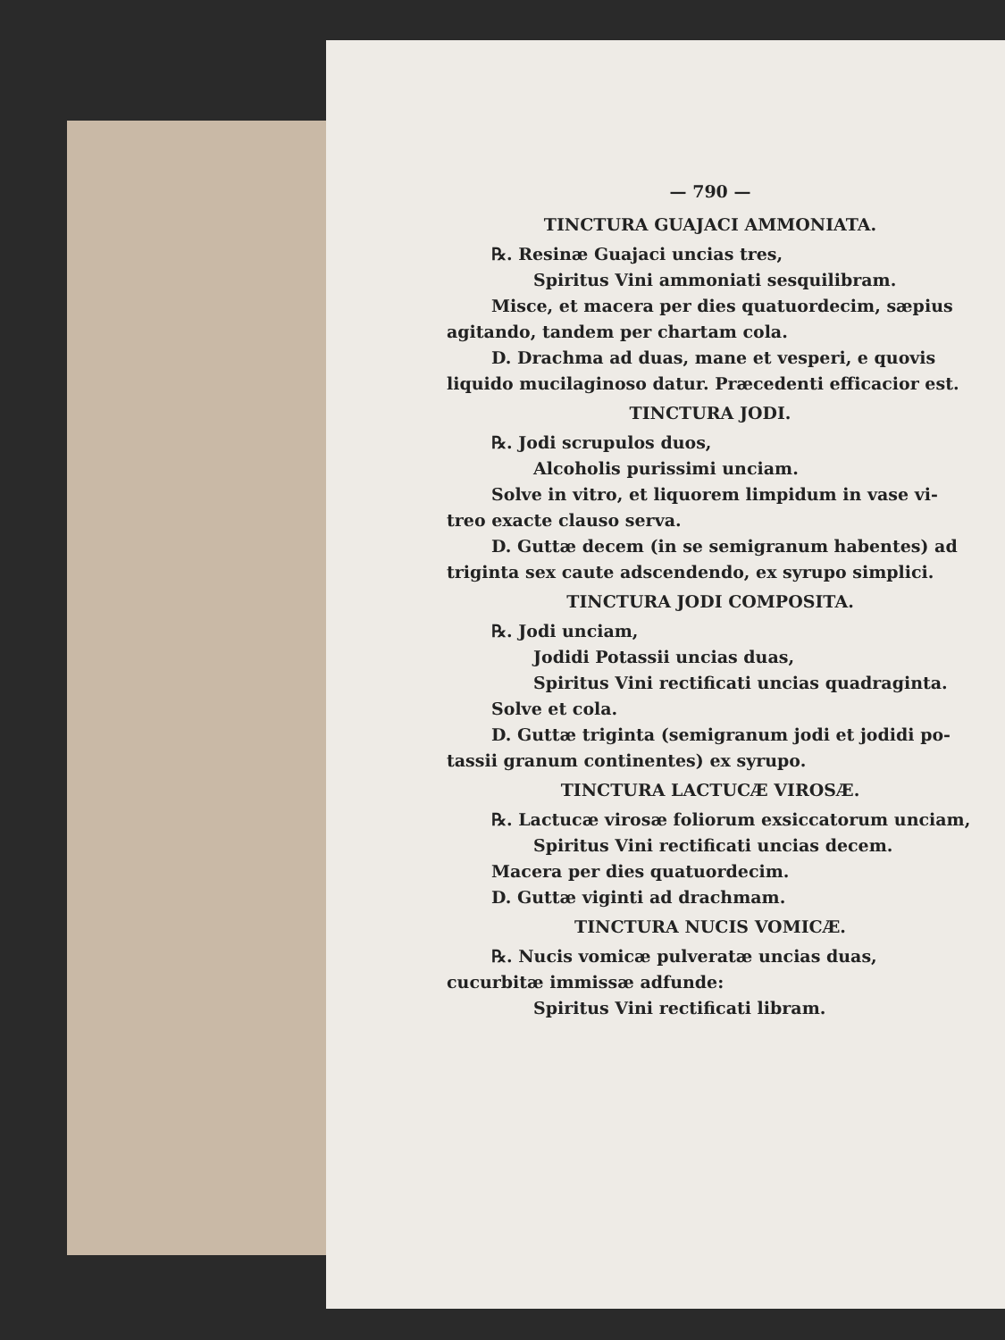— 790 —
TINCTURA GUAJACI AMMONIATA.
℞. Resinæ Guajaci uncias tres,
Spiritus Vini ammoniati sesquilibram.
Misce, et macera per dies quatuordecim, sæpius
agitando, tandem per chartam cola.
D. Drachma ad duas, mane et vesperi, e quovis
liquido mucilaginoso datur. Præcedenti efficacior est.
TINCTURA JODI.
℞. Jodi scrupulos duos,
Alcoholis purissimi unciam.
Solve in vitro, et liquorem limpidum in vase vi-
treo exacte clauso serva.
D. Guttæ decem (in se semigranum habentes) ad
triginta sex caute adscendendo, ex syrupo simplici.
TINCTURA JODI COMPOSITA.
℞. Jodi unciam,
Jodidi Potassii uncias duas,
Spiritus Vini rectificati uncias quadraginta.
Solve et cola.
D. Guttæ triginta (semigranum jodi et jodidi po-
tassii granum continentes) ex syrupo.
TINCTURA LACTUCÆ VIROSÆ.
℞. Lactucæ virosæ foliorum exsiccatorum unciam,
Spiritus Vini rectificati uncias decem.
Macera per dies quatuordecim.
D. Guttæ viginti ad drachmam.
TINCTURA NUCIS VOMICÆ.
℞. Nucis vomicæ pulveratæ uncias duas,
cucurbitæ immissæ adfunde:
Spiritus Vini rectificati libram.